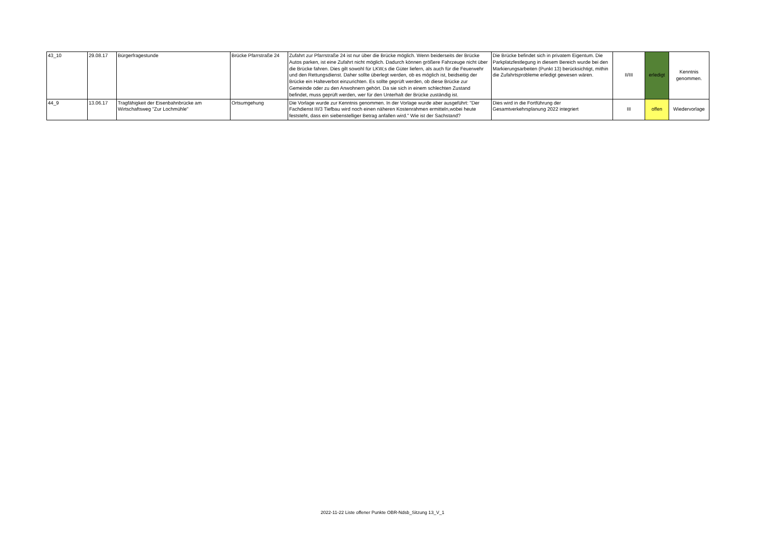| 43_10 | 29.08.17 | Bürgerfragestunde | Brücke Pfarrstraße 24 | Zufahrt zur Pfarrstraße 24 ist nur über die Brücke möglich. Wenn beiderseits der Brücke Autos parken, ist eine Zufahrt nicht möglich. Dadurch können größere Fahrzeuge nicht über die Brücke fahren. Dies gilt sowohl für LKW,s die Güter liefern, als auch für die Feuerwehr und den Rettungsdienst. Daher sollte überlegt werden, ob es möglich ist, beidseitig der Brücke ein Halteverbot einzurichten. Es sollte geprüft werden, ob diese Brücke zur Gemeinde oder zu den Anwohnern gehört. Da sie sich in einem schlechten Zustand befindet, muss geprüft werden, wer für den Unterhalt der Brücke zuständig ist. | Die Brücke befindet sich in privatem Eigentum. Die Parkplatzfestlegung in diesem Bereich wurde bei den Markierungsarbeiten (Punkt 13) berücksichtigt, mithin die Zufahrtsprobleme erledigt gewesen wären. | II/III | erledigt | Kenntnis genommen. |
| 44_9 | 13.06.17 | Tragfähigkeit der Eisenbahnbrücke am Wirtschaftsweg "Zur Lochmühle" | Ortsumgehung | Die Vorlage wurde zur Kenntnis genommen. In der Vorlage wurde aber ausgeführt: "Der Fachdienst III/3 Tiefbau wird noch einen näheren Kostenrahmen ermitteln,wobei heute feststeht, dass ein siebenstelliger Betrag anfallen wird." Wie ist der Sachstand? | Dies wird in die Fortführung der Gesamtverkehrsplanung 2022 integriert | III | offen | Wiedervorlage |
2022-11-22 Liste offener Punkte OBR-Ndsb_Sitzung 13_V_1